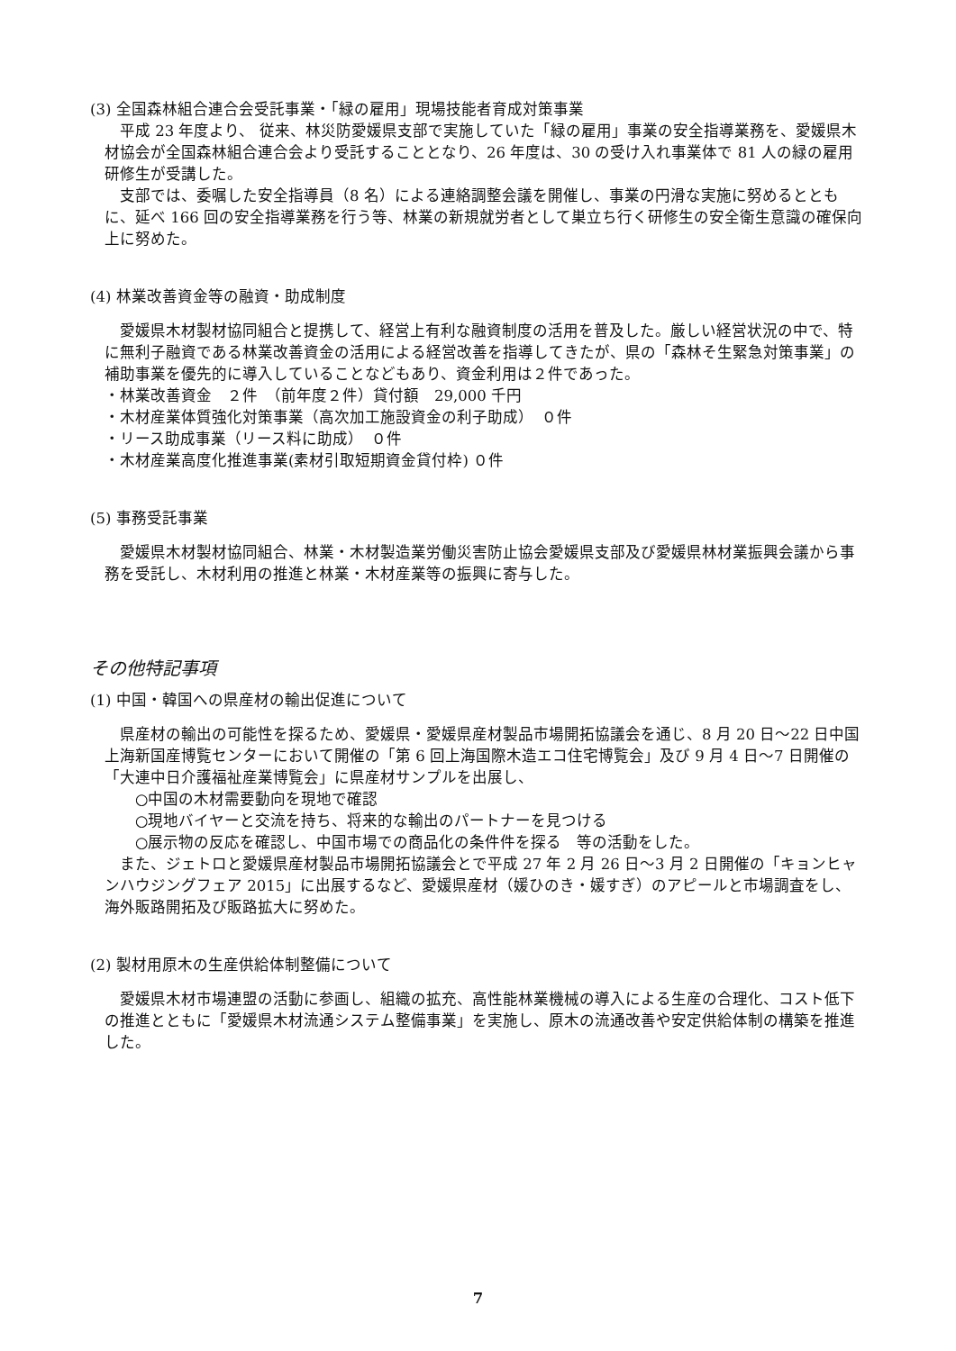(3) 全国森林組合連合会受託事業・「緑の雇用」現場技能者育成対策事業
　平成 23 年度より、 従来、林災防愛媛県支部で実施していた「緑の雇用」事業の安全指導業務を、愛媛県木材協会が全国森林組合連合会より受託することとなり、26 年度は、30 の受け入れ事業体で 81 人の緑の雇用研修生が受講した。
　支部では、委嘱した安全指導員（8 名）による連絡調整会議を開催し、事業の円滑な実施に努めるとともに、延べ 166 回の安全指導業務を行う等、林業の新規就労者として巣立ち行く研修生の安全衛生意識の確保向上に努めた。
(4) 林業改善資金等の融資・助成制度
　愛媛県木材製材協同組合と提携して、経営上有利な融資制度の活用を普及した。厳しい経営状況の中で、特に無利子融資である林業改善資金の活用による経営改善を指導してきたが、県の「森林そ生緊急対策事業」の補助事業を優先的に導入していることなどもあり、資金利用は２件であった。
・林業改善資金　２件　（前年度２件）貸付額　29,000 千円
・木材産業体質強化対策事業（高次加工施設資金の利子助成）　０件
・リース助成事業（リース料に助成）　０件
・木材産業高度化推進事業(素材引取短期資金貸付枠) ０件
(5) 事務受託事業
　愛媛県木材製材協同組合、林業・木材製造業労働災害防止協会愛媛県支部及び愛媛県林材業振興会議から事務を受託し、木材利用の推進と林業・木材産業等の振興に寄与した。
その他特記事項
(1) 中国・韓国への県産材の輸出促進について
　県産材の輸出の可能性を探るため、愛媛県・愛媛県産材製品市場開拓協議会を通じ、8 月 20 日～22 日中国上海新国産博覧センターにおいて開催の「第 6 回上海国際木造エコ住宅博覧会」及び 9 月 4 日～7 日開催の「大連中日介護福祉産業博覧会」に県産材サンプルを出展し、
　　○中国の木材需要動向を現地で確認
　　○現地バイヤーと交流を持ち、将来的な輸出のパートナーを見つける
　　○展示物の反応を確認し、中国市場での商品化の条件件を探る　等の活動をした。
　また、ジェトロと愛媛県産材製品市場開拓協議会とで平成 27 年 2 月 26 日～3 月 2 日開催の「キョンヒャンハウジングフェア 2015」に出展するなど、愛媛県産材（媛ひのき・媛すぎ）のアピールと市場調査をし、海外販路開拓及び販路拡大に努めた。
(2) 製材用原木の生産供給体制整備について
　愛媛県木材市場連盟の活動に参画し、組織の拡充、高性能林業機械の導入による生産の合理化、コスト低下の推進とともに「愛媛県木材流通システム整備事業」を実施し、原木の流通改善や安定供給体制の構築を推進した。
7